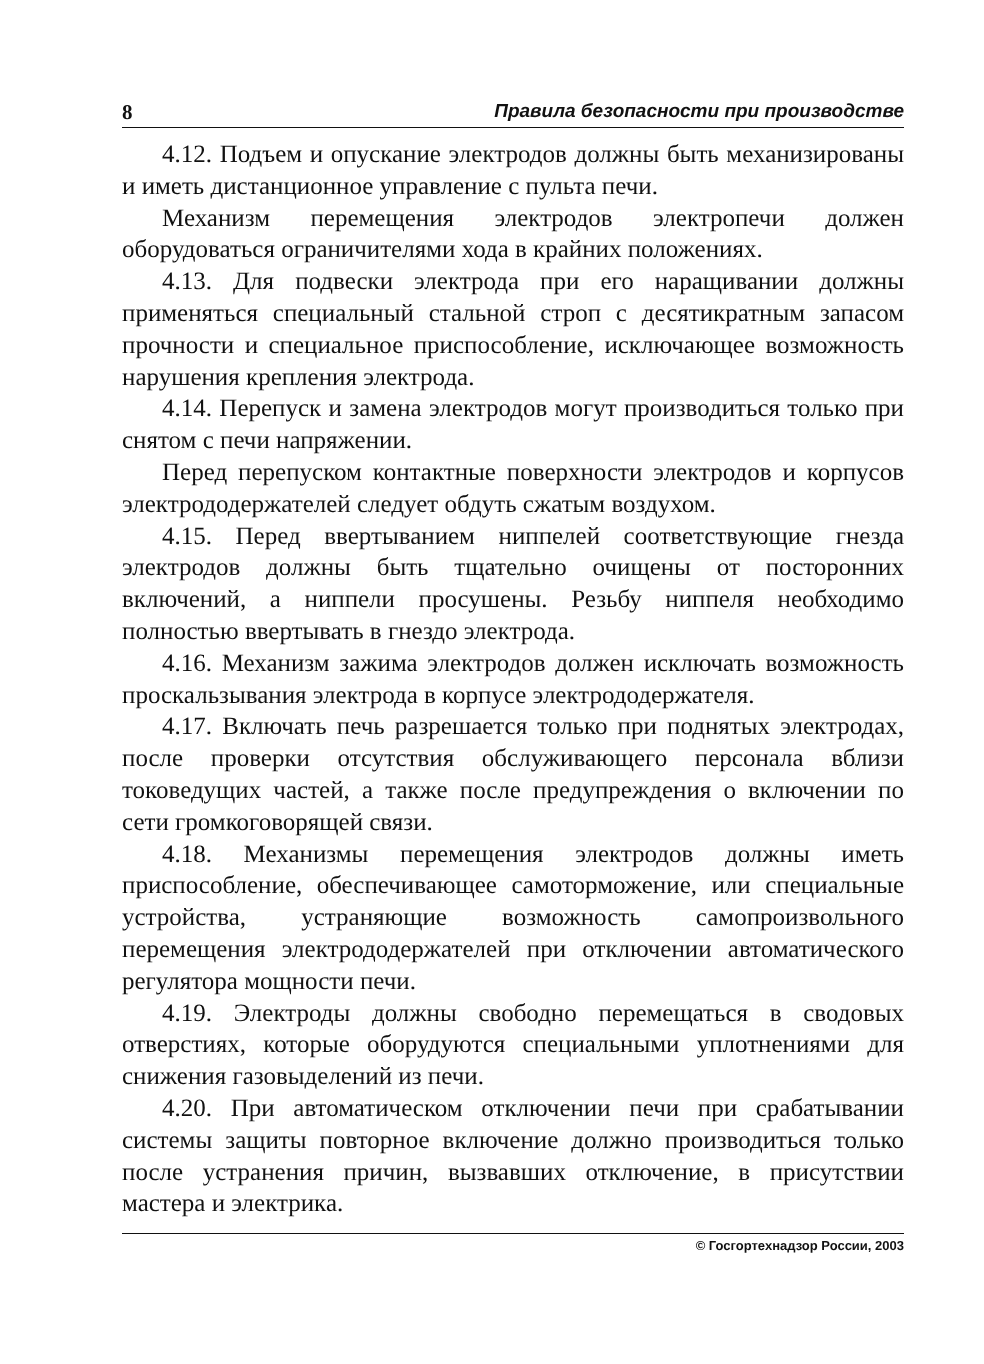8 Правила безопасности при производстве
4.12. Подъем и опускание электродов должны быть механизированы и иметь дистанционное управление с пульта печи.
Механизм перемещения электродов электропечи должен оборудоваться ограничителями хода в крайних положениях.
4.13. Для подвески электрода при его наращивании должны применяться специальный стальной строп с десятикратным запасом прочности и специальное приспособление, исключающее возможность нарушения крепления электрода.
4.14. Перепуск и замена электродов могут производиться только при снятом с печи напряжении.
Перед перепуском контактные поверхности электродов и корпусов электрододержателей следует обдуть сжатым воздухом.
4.15. Перед ввертыванием ниппелей соответствующие гнезда электродов должны быть тщательно очищены от посторонних включений, а ниппели просушены. Резьбу ниппеля необходимо полностью ввертывать в гнездо электрода.
4.16. Механизм зажима электродов должен исключать возможность проскальзывания электрода в корпусе электрододержателя.
4.17. Включать печь разрешается только при поднятых электродах, после проверки отсутствия обслуживающего персонала вблизи токоведущих частей, а также после предупреждения о включении по сети громкоговорящей связи.
4.18. Механизмы перемещения электродов должны иметь приспособление, обеспечивающее самоторможение, или специальные устройства, устраняющие возможность самопроизвольного перемещения электрододержателей при отключении автоматического регулятора мощности печи.
4.19. Электроды должны свободно перемещаться в сводовых отверстиях, которые оборудуются специальными уплотнениями для снижения газовыделений из печи.
4.20. При автоматическом отключении печи при срабатывании системы защиты повторное включение должно производиться только после устранения причин, вызвавших отключение, в присутствии мастера и электрика.
© Госгортехнадзор России, 2003